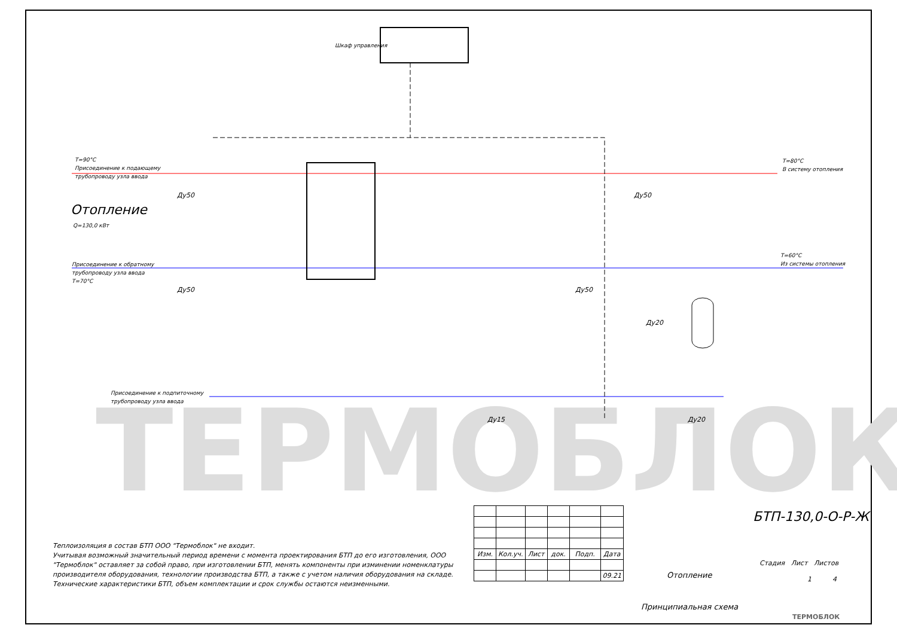ТЕРМОБЛОК
Шкаф управления
T=90°C
Присоединение к подающему
трубопроводу узла ввода
Отопление
Q=130,0 кВт
Присоединение к обратному
трубопроводу узла ввода
T=70°C
T=80°C
В систему отопления
T=60°C
Из системы отопления
Присоединение к подпиточному
трубопроводу узла ввода
Ду50 Ду50
Ду50 Ду50
Ду20
Ду15 Ду20
Теплоизоляция в состав БТП ООО "Термоблок" не входит.
Учитывая возможный значительный период времени с момента проектирования БТП до его изготовления, ООО "Термоблок" оставляет за собой право, при изготовлении БТП, менять компоненты при изминении номенклатуры производителя оборудования, технологии производства БТП, а также с учетом наличия оборудования на складе. Технические характеристики БТП, объем комплектации и срок службы остаются неизменными.
| Изм. | Кол.уч. | Лист | док. | Подп. | Дата |
| | | | | | 09.21 |
БТП-130,0-О-Р-Ж
Отопление
Стадия Лист Листов
1 4
Принципиальная схема
ТЕРМОБЛОК